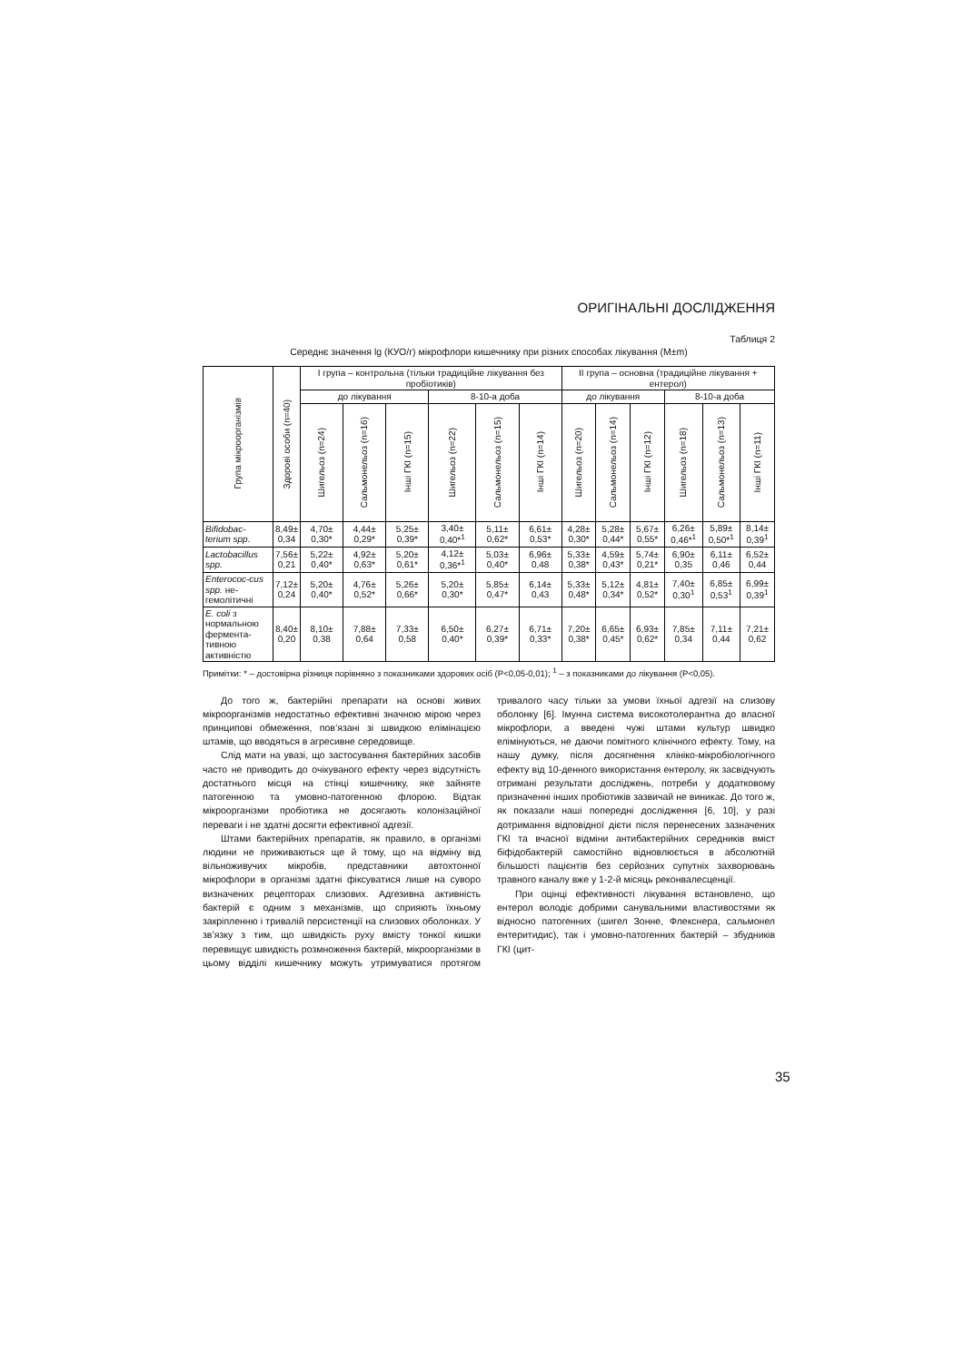ОРИГІНАЛЬНІ ДОСЛІДЖЕННЯ
Таблиця 2
Середнє значення lg (КУО/г) мікрофлори кишечнику при різних способах лікування (M±m)
| Група мікроорганізмів | Здорові особи (n=40) | I група – контрольна (тільки традиційне лікування без пробіотиків) | | | | | | II група – основна (традиційне лікування + ентерол) | | | | | |
| --- | --- | --- | --- | --- | --- | --- | --- | --- | --- | --- | --- | --- | --- |
| | | до лікування | | | 8-10-а доба | | | до лікування | | | 8-10-а доба | | |
| | | Шигельоз (n=24) | Сальмонельоз (n=16) | Інші ГКІ (n=15) | Шигельоз (n=22) | Сальмонельоз (n=15) | Інші ГКІ (n=14) | Шигельоз (n=20) | Сальмонельоз (n=14) | Інші ГКІ (n=12) | Шигельоз (n=18) | Сальмонельоз (n=13) | Інші ГКІ (n=11) |
| Bifidobac-terium spp. | 8,49± 0,34 | 4,70± 0,30* | 4,44± 0,29* | 5,25± 0,39* | 3,40± 0,40*<sup>1</sup> | 5,11± 0,62* | 6,61± 0,53* | 4,28± 0,30* | 5,28± 0,44* | 5,67± 0,55* | 6,26± 0,46*<sup>1</sup> | 5,89± 0,50*<sup>1</sup> | 8,14± 0,39<sup>1</sup> |
| Lactobacillus spp. | 7,56± 0,21 | 5,22± 0,40* | 4,92± 0,63* | 5,20± 0,61* | 4,12± 0,36*<sup>1</sup> | 5,03± 0,40* | 6,96± 0,48 | 5,33± 0,38* | 4,59± 0,43* | 5,74± 0,21* | 6,90± 0,35 | 6,11± 0,46 | 6,52± 0,44 |
| Enterococ-cus spp. не-гемолітичні | 7,12± 0,24 | 5,20± 0,40* | 4,76± 0,52* | 5,26± 0,66* | 5,20± 0,30* | 5,85± 0,47* | 6,14± 0,43 | 5,33± 0,48* | 5,12± 0,34* | 4,81± 0,52* | 7,40± 0,30<sup>1</sup> | 6,85± 0,53<sup>1</sup> | 6,99± 0,39<sup>1</sup> |
| E. coli з нормальною фермента-тивною активністю | 8,40± 0,20 | 8,10± 0,38 | 7,88± 0,64 | 7,33± 0,58 | 6,50± 0,40* | 6,27± 0,39* | 6,71± 0,33* | 7,20± 0,38* | 6,65± 0,45* | 6,93± 0,62* | 7,85± 0,34 | 7,11± 0,44 | 7,21± 0,62 |
Примітки: * – достовірна різниця порівняно з показниками здорових осіб (P<0,05-0,01); <sup>1</sup> – з показниками до лікування (P<0,05).
До того ж, бактерійні препарати на основі живих мікроорганізмів недостатньо ефективні значною мірою через принципові обмеження, пов’язані зі швидкою елімінацією штамів, що вводяться в агресивне середовище.
Слід мати на увазі, що застосування бактерійних засобів часто не приводить до очікуваного ефекту через відсутність достатнього місця на стінці кишечнику, яке зайняте патогенною та умовно-патогенною флорою. Відтак мікроорганізми пробіотика не досягають колонізаційної переваги і не здатні досягти ефективної адгезії.
Штами бактерійних препаратів, як правило, в організмі людини не приживаються ще й тому, що на відміну від вільноживучих мікробів, представники автохтонної мікрофлори в організмі здатні фіксуватися лише на суворо визначених рецепторах слизових. Адгезивна активність бактерій є одним з механізмів, що сприяють їхньому закріпленню і тривалій персистенції на слизових оболонках. У зв’язку з тим, що швидкість руху вмісту тонкої кишки перевищує швидкість розмноження бактерій, мікроорганізми в цьому відділі кишечнику можуть утримуватися протягом тривалого часу тільки за умови їхньої адгезії на слизову оболонку [6]. Імунна система високотолерантна до власної мікрофлори, а введені чужі штами культур швидко елімінуються, не даючи помітного клінічного ефекту. Тому, на нашу думку, після досягнення клініко-мікробіологічного ефекту від 10-денного використання ентеролу, як засвідчують отримані результати досліджень, потреби у додатковому призначенні інших пробіотиків зазвичай не виникає. До того ж, як показали наші попередні дослідження [6, 10], у разі дотримання відповідної дієти після перенесених зазначених ГКІ та вчасної відміни антибактерійних середників вміст біфідобактерій самостійно відновлюється в абсолютній більшості пацієнтів без серйозних супутніх захворювань травного каналу вже у 1-2-й місяць реконвалесценції.
При оцінці ефективності лікування встановлено, що ентерол володіє добрими санувальними властивостями як відносно патогенних (шигел Зонне, Флекснера, сальмонел ентеритидис), так і умовно-патогенних бактерій – збудників ГКІ (цит-
35